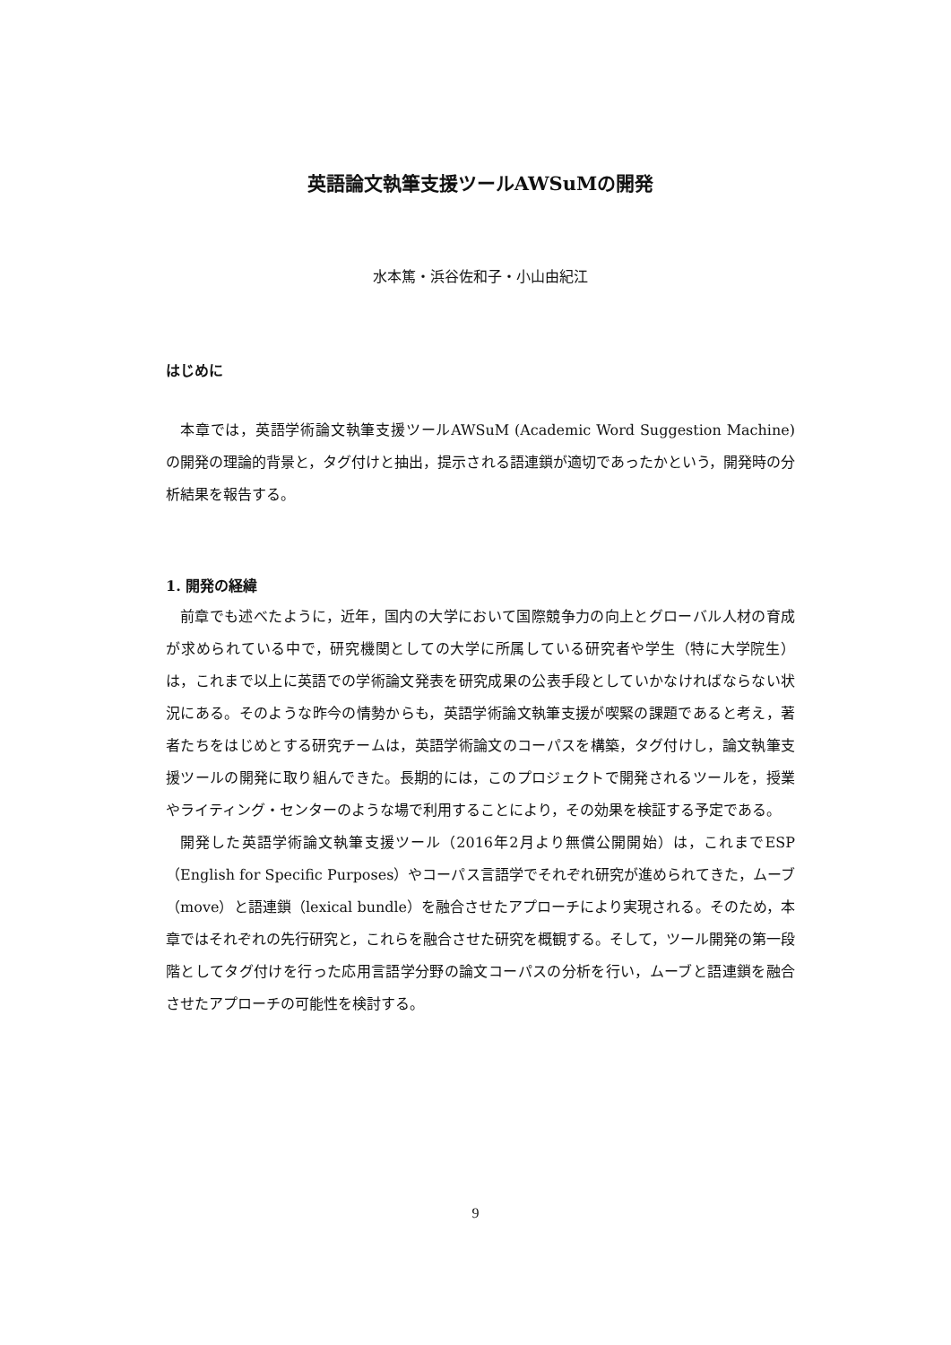英語論文執筆支援ツールAWSuMの開発
水本篤・浜谷佐和子・小山由紀江
はじめに
本章では，英語学術論文執筆支援ツールAWSuM (Academic Word Suggestion Machine) の開発の理論的背景と，タグ付けと抽出，提示される語連鎖が適切であったかという，開発時の分析結果を報告する。
1. 開発の経緯
前章でも述べたように，近年，国内の大学において国際競争力の向上とグローバル人材の育成が求められている中で，研究機関としての大学に所属している研究者や学生（特に大学院生）は，これまで以上に英語での学術論文発表を研究成果の公表手段としていかなければならない状況にある。そのような昨今の情勢からも，英語学術論文執筆支援が喫緊の課題であると考え，著者たちをはじめとする研究チームは，英語学術論文のコーパスを構築，タグ付けし，論文執筆支援ツールの開発に取り組んできた。長期的には，このプロジェクトで開発されるツールを，授業やライティング・センターのような場で利用することにより，その効果を検証する予定である。
開発した英語学術論文執筆支援ツール（2016年2月より無償公開開始）は，これまでESP（English for Specific Purposes）やコーパス言語学でそれぞれ研究が進められてきた，ムーブ（move）と語連鎖（lexical bundle）を融合させたアプローチにより実現される。そのため，本章ではそれぞれの先行研究と，これらを融合させた研究を概観する。そして，ツール開発の第一段階としてタグ付けを行った応用言語学分野の論文コーパスの分析を行い，ムーブと語連鎖を融合させたアプローチの可能性を検討する。
9